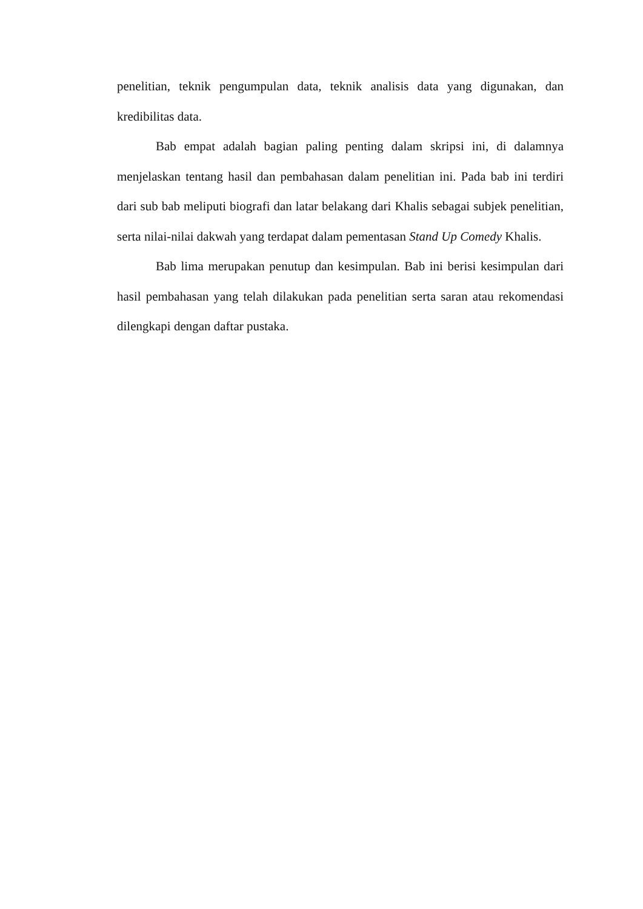penelitian, teknik pengumpulan data, teknik analisis data yang digunakan, dan kredibilitas data.
Bab empat adalah bagian paling penting dalam skripsi ini, di dalamnya menjelaskan tentang hasil dan pembahasan dalam penelitian ini. Pada bab ini terdiri dari sub bab meliputi biografi dan latar belakang dari Khalis sebagai subjek penelitian, serta nilai-nilai dakwah yang terdapat dalam pementasan Stand Up Comedy Khalis.
Bab lima merupakan penutup dan kesimpulan. Bab ini berisi kesimpulan dari hasil pembahasan yang telah dilakukan pada penelitian serta saran atau rekomendasi dilengkapi dengan daftar pustaka.